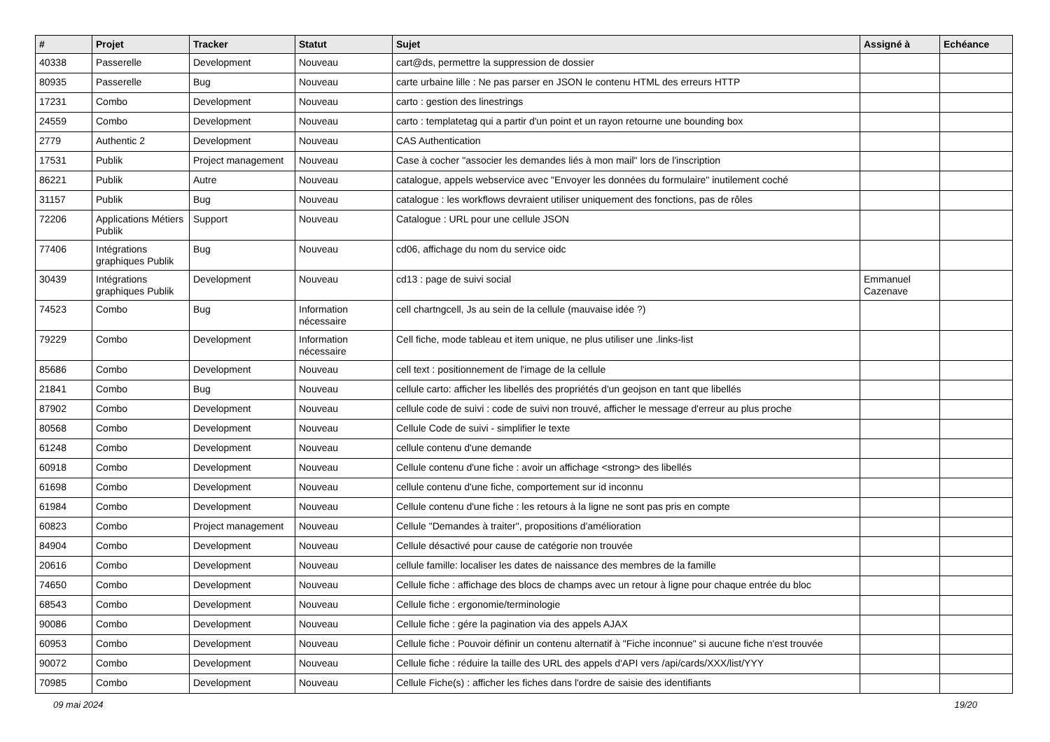| # | Projet | Tracker | Statut | Sujet | Assigné à | Echéance |
| --- | --- | --- | --- | --- | --- | --- |
| 40338 | Passerelle | Development | Nouveau | cart@ds, permettre la suppression de dossier | | |
| 80935 | Passerelle | Bug | Nouveau | carte urbaine lille : Ne pas parser en JSON le contenu HTML des erreurs HTTP | | |
| 17231 | Combo | Development | Nouveau | carto : gestion des linestrings | | |
| 24559 | Combo | Development | Nouveau | carto : templatetag qui a partir d'un point et un rayon retourne une bounding box | | |
| 2779 | Authentic 2 | Development | Nouveau | CAS Authentication | | |
| 17531 | Publik | Project management | Nouveau | Case à cocher "associer les demandes liés à mon mail" lors de l'inscription | | |
| 86221 | Publik | Autre | Nouveau | catalogue, appels webservice avec "Envoyer les données du formulaire" inutilement coché | | |
| 31157 | Publik | Bug | Nouveau | catalogue : les workflows devraient utiliser uniquement des fonctions, pas de rôles | | |
| 72206 | Applications Métiers Publik | Support | Nouveau | Catalogue : URL pour une cellule JSON | | |
| 77406 | Intégrations graphiques Publik | Bug | Nouveau | cd06, affichage du nom du service oidc | | |
| 30439 | Intégrations graphiques Publik | Development | Nouveau | cd13 : page de suivi social | Emmanuel Cazenave | |
| 74523 | Combo | Bug | Information nécessaire | cell chartngcell, Js au sein de la cellule (mauvaise idée ?) | | |
| 79229 | Combo | Development | Information nécessaire | Cell fiche, mode tableau et item unique, ne plus utiliser une .links-list | | |
| 85686 | Combo | Development | Nouveau | cell text : positionnement de l'image de la cellule | | |
| 21841 | Combo | Bug | Nouveau | cellule carto: afficher les libellés des propriétés d'un geojson en tant que libellés | | |
| 87902 | Combo | Development | Nouveau | cellule code de suivi : code de suivi non trouvé, afficher le message d'erreur au plus proche | | |
| 80568 | Combo | Development | Nouveau | Cellule Code de suivi - simplifier le texte | | |
| 61248 | Combo | Development | Nouveau | cellule contenu d'une demande | | |
| 60918 | Combo | Development | Nouveau | Cellule contenu d'une fiche : avoir un affichage <strong> des libellés | | |
| 61698 | Combo | Development | Nouveau | cellule contenu d'une fiche, comportement sur id inconnu | | |
| 61984 | Combo | Development | Nouveau | Cellule contenu d'une fiche : les retours à la ligne ne sont pas pris en compte | | |
| 60823 | Combo | Project management | Nouveau | Cellule "Demandes à traiter", propositions d'amélioration | | |
| 84904 | Combo | Development | Nouveau | Cellule désactivé pour cause de catégorie non trouvée | | |
| 20616 | Combo | Development | Nouveau | cellule famille: localiser les dates de naissance des membres de la famille | | |
| 74650 | Combo | Development | Nouveau | Cellule fiche : affichage des blocs de champs avec un retour à ligne pour chaque entrée du bloc | | |
| 68543 | Combo | Development | Nouveau | Cellule fiche : ergonomie/terminologie | | |
| 90086 | Combo | Development | Nouveau | Cellule fiche : gére la pagination via des appels AJAX | | |
| 60953 | Combo | Development | Nouveau | Cellule fiche : Pouvoir définir un contenu alternatif à "Fiche inconnue" si aucune fiche n'est trouvée | | |
| 90072 | Combo | Development | Nouveau | Cellule fiche : réduire la taille des URL des appels d'API vers /api/cards/XXX/list/YYY | | |
| 70985 | Combo | Development | Nouveau | Cellule Fiche(s) : afficher les fiches dans l'ordre de saisie des identifiants | | |
09 mai 2024 19/20